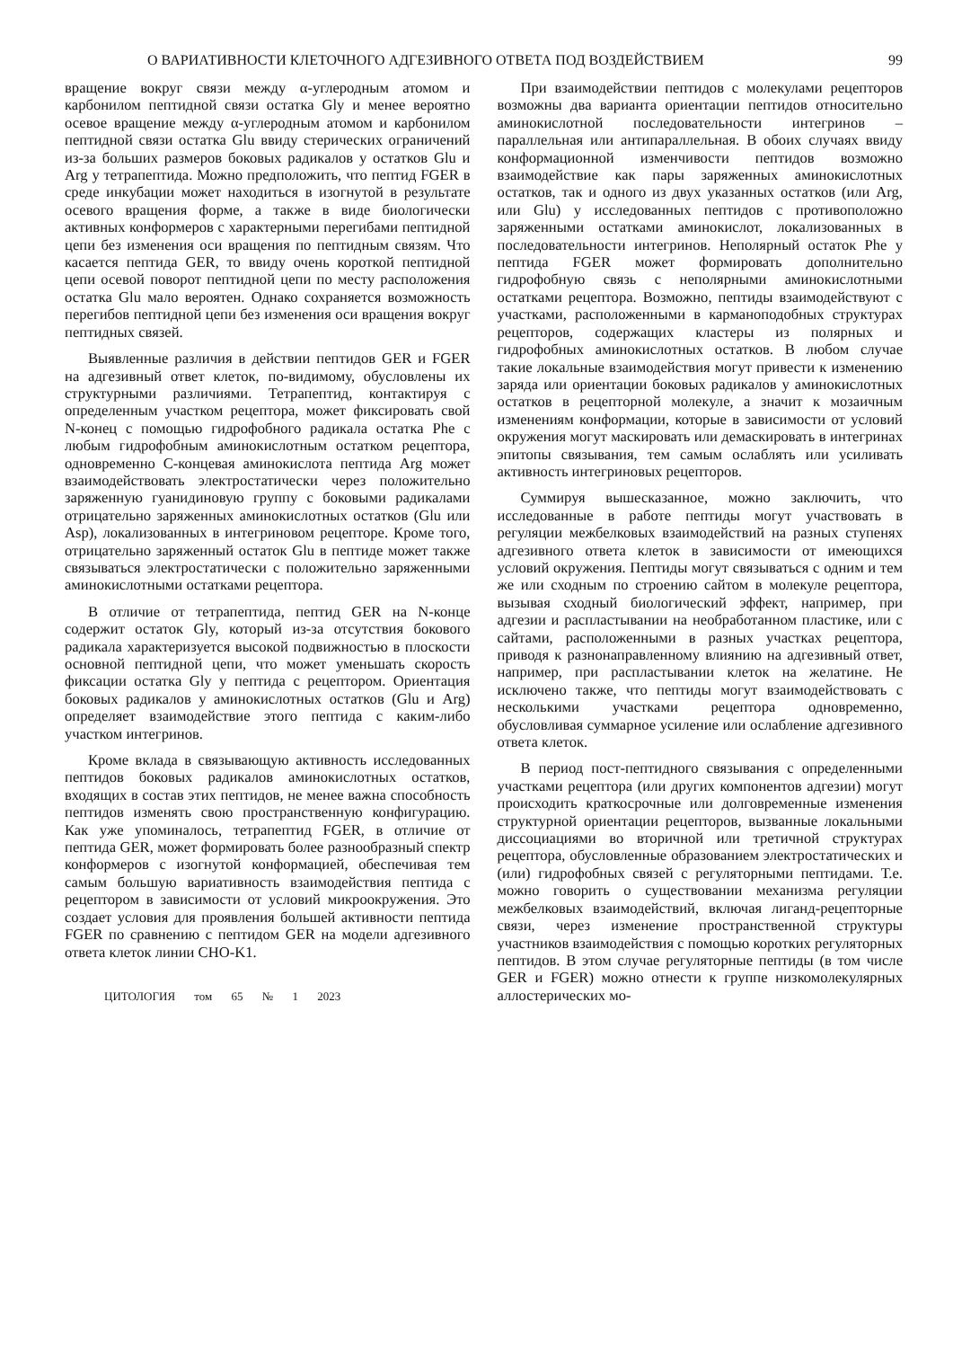О ВАРИАТИВНОСТИ КЛЕТОЧНОГО АДГЕЗИВНОГО ОТВЕТА ПОД ВОЗДЕЙСТВИЕМ 99
вращение вокруг связи между α-углеродным атомом и карбонилом пептидной связи остатка Gly и менее вероятно осевое вращение между α-углеродным атомом и карбонилом пептидной связи остатка Glu ввиду стерических ограничений из-за больших размеров боковых радикалов у остатков Glu и Arg у тетрапептида. Можно предположить, что пептид FGER в среде инкубации может находиться в изогнутой в результате осевого вращения форме, а также в виде биологически активных конформеров с характерными перегибами пептидной цепи без изменения оси вращения по пептидным связям. Что касается пептида GER, то ввиду очень короткой пептидной цепи осевой поворот пептидной цепи по месту расположения остатка Glu мало вероятен. Однако сохраняется возможность перегибов пептидной цепи без изменения оси вращения вокруг пептидных связей.
Выявленные различия в действии пептидов GER и FGER на адгезивный ответ клеток, по-видимому, обусловлены их структурными различиями. Тетрапептид, контактируя с определенным участком рецептора, может фиксировать свой N-конец с помощью гидрофобного радикала остатка Phe с любым гидрофобным аминокислотным остатком рецептора, одновременно С-концевая аминокислота пептида Arg может взаимодействовать электростатически через положительно заряженную гуанидиновую группу с боковыми радикалами отрицательно заряженных аминокислотных остатков (Glu или Asp), локализованных в интегриновом рецепторе. Кроме того, отрицательно заряженный остаток Glu в пептиде может также связываться электростатически с положительно заряженными аминокислотными остатками рецептора.
В отличие от тетрапептида, пептид GER на N-конце содержит остаток Gly, который из-за отсутствия бокового радикала характеризуется высокой подвижностью в плоскости основной пептидной цепи, что может уменьшать скорость фиксации остатка Gly у пептида с рецептором. Ориентация боковых радикалов у аминокислотных остатков (Glu и Arg) определяет взаимодействие этого пептида с каким-либо участком интегринов.
Кроме вклада в связывающую активность исследованных пептидов боковых радикалов аминокислотных остатков, входящих в состав этих пептидов, не менее важна способность пептидов изменять свою пространственную конфигурацию. Как уже упоминалось, тетрапептид FGER, в отличие от пептида GER, может формировать более разнообразный спектр конформеров с изогнутой конформацией, обеспечивая тем самым большую вариативность взаимодействия пептида с рецептором в зависимости от условий микроокружения. Это создает условия для проявления большей активности пептида FGER по сравнению с пептидом GER на модели адгезивного ответа клеток линии CHO-K1.
ЦИТОЛОГИЯ том 65 № 1 2023
При взаимодействии пептидов с молекулами рецепторов возможны два варианта ориентации пептидов относительно аминокислотной последовательности интегринов – параллельная или антипараллельная. В обоих случаях ввиду конформационной изменчивости пептидов возможно взаимодействие как пары заряженных аминокислотных остатков, так и одного из двух указанных остатков (или Arg, или Glu) у исследованных пептидов с противоположно заряженными остатками аминокислот, локализованных в последовательности интегринов. Неполярный остаток Phe у пептида FGER может формировать дополнительно гидрофобную связь с неполярными аминокислотными остатками рецептора. Возможно, пептиды взаимодействуют с участками, расположенными в карманоподобных структурах рецепторов, содержащих кластеры из полярных и гидрофобных аминокислотных остатков. В любом случае такие локальные взаимодействия могут привести к изменению заряда или ориентации боковых радикалов у аминокислотных остатков в рецепторной молекуле, а значит к мозаичным изменениям конформации, которые в зависимости от условий окружения могут маскировать или демаскировать в интегринах эпитопы связывания, тем самым ослаблять или усиливать активность интегриновых рецепторов.
Суммируя вышесказанное, можно заключить, что исследованные в работе пептиды могут участвовать в регуляции межбелковых взаимодействий на разных ступенях адгезивного ответа клеток в зависимости от имеющихся условий окружения. Пептиды могут связываться с одним и тем же или сходным по строению сайтом в молекуле рецептора, вызывая сходный биологический эффект, например, при адгезии и распластывании на необработанном пластике, или с сайтами, расположенными в разных участках рецептора, приводя к разнонаправленному влиянию на адгезивный ответ, например, при распластывании клеток на желатине. Не исключено также, что пептиды могут взаимодействовать с несколькими участками рецептора одновременно, обусловливая суммарное усиление или ослабление адгезивного ответа клеток.
В период пост-пептидного связывания с определенными участками рецептора (или других компонентов адгезии) могут происходить краткосрочные или долговременные изменения структурной ориентации рецепторов, вызванные локальными диссоциациями во вторичной или третичной структурах рецептора, обусловленные образованием электростатических и (или) гидрофобных связей с регуляторными пептидами. Т.е. можно говорить о существовании механизма регуляции межбелковых взаимодействий, включая лиганд-рецепторные связи, через изменение пространственной структуры участников взаимодействия с помощью коротких регуляторных пептидов. В этом случае регуляторные пептиды (в том числе GER и FGER) можно отнести к группе низкомолекулярных аллостерических мо-